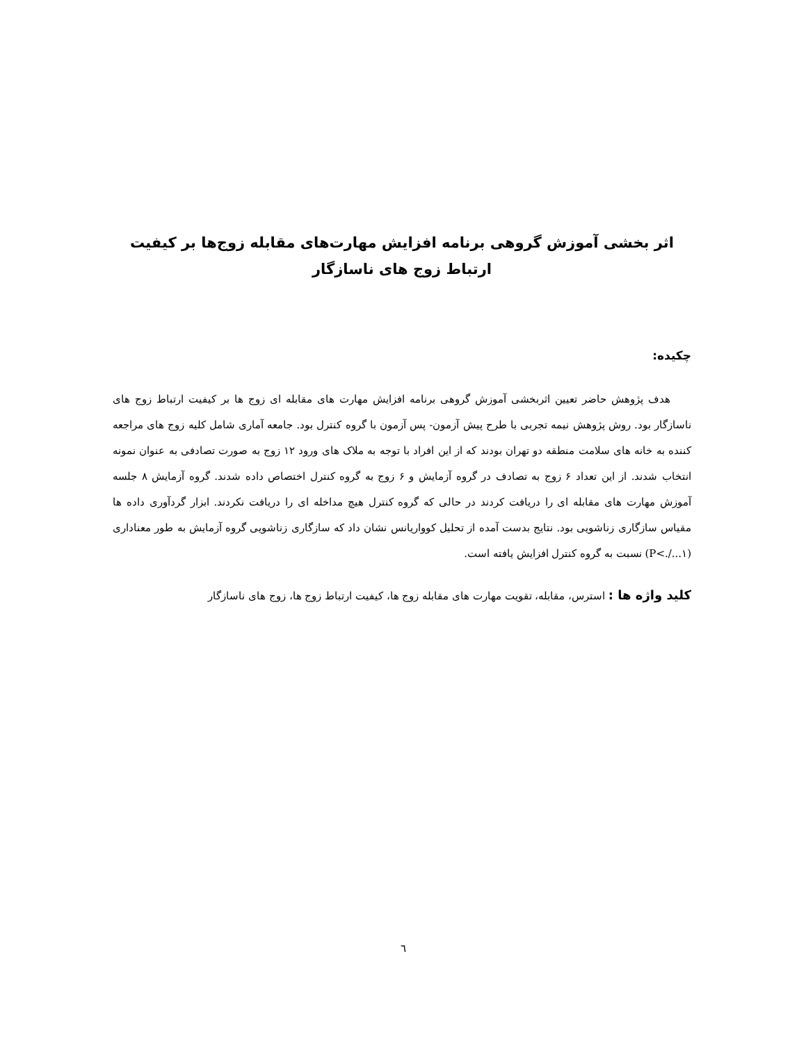اثر بخشی آموزش گروهی برنامه افزایش مهارت‌های مقابله زوج‌ها بر کیفیت ارتباط زوج های ناسازگار
چکیده:
هدف پژوهش حاضر تعیین اثربخشی آموزش گروهی برنامه افزایش مهارت های مقابله ای زوج ها بر کیفیت ارتباط زوج های ناسازگار بود. روش پژوهش نیمه تجربی با طرح پیش آزمون- پس آزمون با گروه کنترل بود. جامعه آماری شامل کلیه زوج های مراجعه کننده به خانه های سلامت منطقه دو تهران بودند که از این افراد با توجه به ملاک های ورود ۱۲ زوج به صورت تصادفی به عنوان نمونه انتخاب شدند. از این تعداد ۶ زوج به تصادف در گروه آزمایش و ۶ زوج به گروه کنترل اختصاص داده شدند. گروه آزمایش ۸ جلسه آموزش مهارت های مقابله ای را دریافت کردند در حالی که گروه کنترل هیچ مداخله ای را دریافت نکردند. ابزار گردآوری داده ها مقیاس سازگاری زناشویی بود. نتایج بدست آمده از تحلیل کوواریانس نشان داد که سازگاری زناشویی گروه آزمایش به طور معناداری (P<./...۱) نسبت به گروه کنترل افزایش یافته است.
کلید واژه ها : استرس، مقابله، تقویت مهارت های مقابله زوج ها، کیفیت ارتباط زوج ها، زوج های ناسازگار
٦